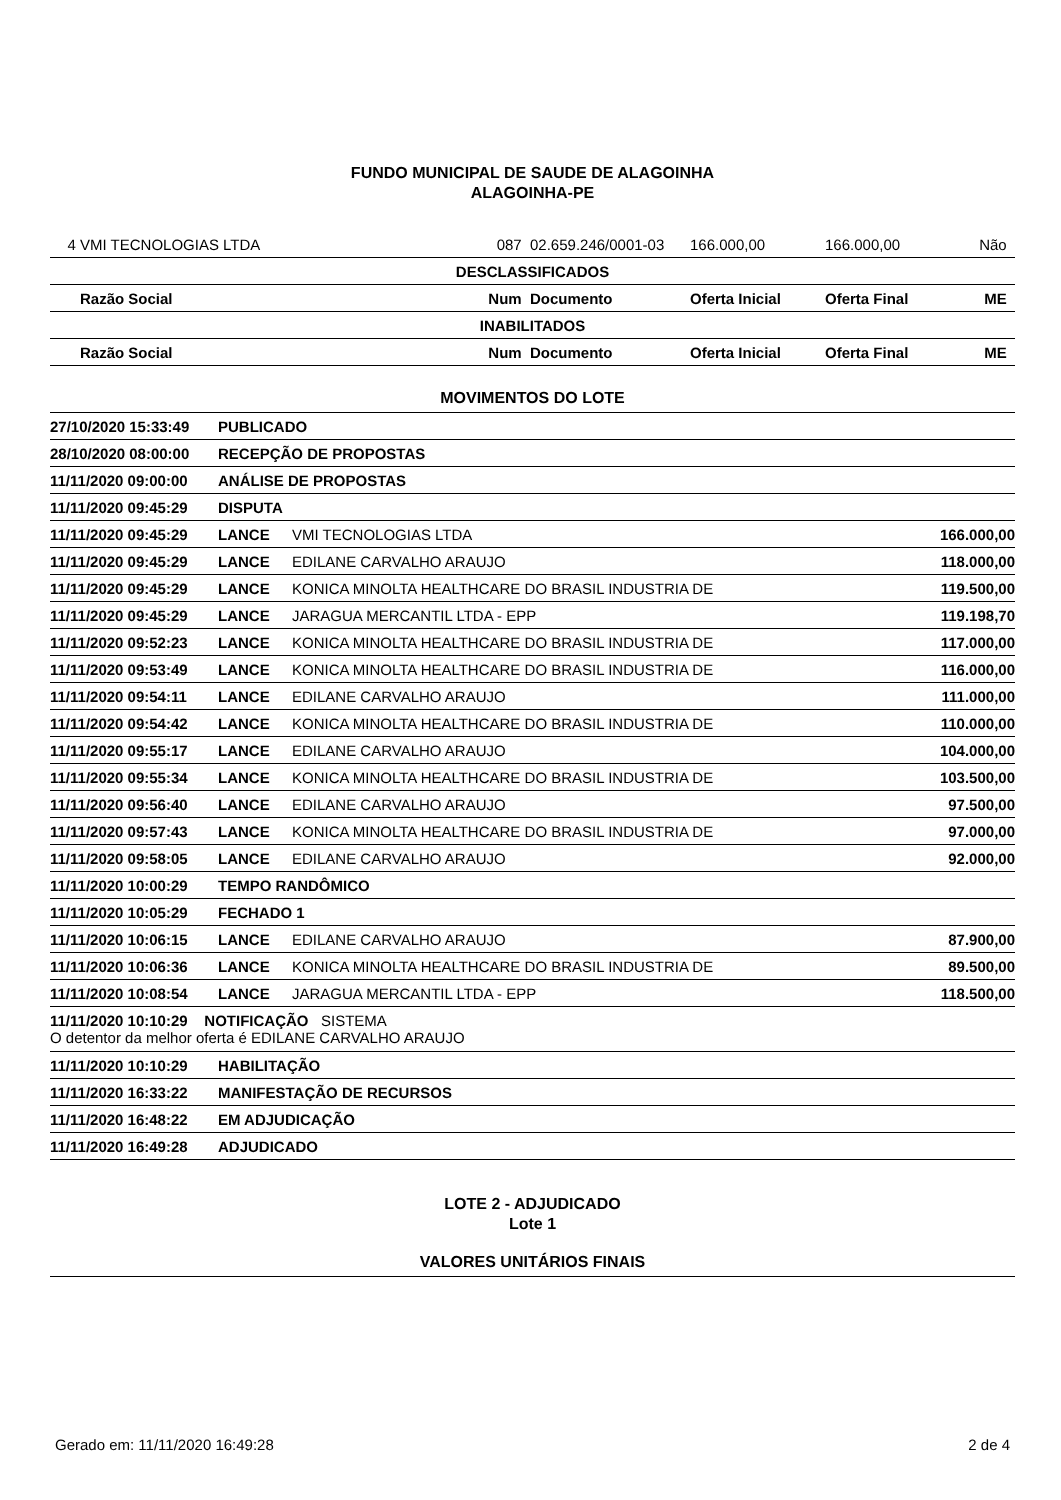FUNDO MUNICIPAL DE SAUDE DE ALAGOINHA
ALAGOINHA-PE
| 4 | VMI TECNOLOGIAS LTDA | 087 | 02.659.246/0001-03 | 166.000,00 | 166.000,00 | Não |
| DESCLASSIFICADOS | | | | | | |
| | Razão Social | Num | Documento | Oferta Inicial | Oferta Final | ME |
| INABILITADOS | | | | | | |
| | Razão Social | Num | Documento | Oferta Inicial | Oferta Final | ME |
MOVIMENTOS DO LOTE
| 27/10/2020 15:33:49 | PUBLICADO | | |
| 28/10/2020 08:00:00 | RECEPÇÃO DE PROPOSTAS | | |
| 11/11/2020 09:00:00 | ANÁLISE DE PROPOSTAS | | |
| 11/11/2020 09:45:29 | DISPUTA | | |
| 11/11/2020 09:45:29 | LANCE | VMI TECNOLOGIAS LTDA | 166.000,00 |
| 11/11/2020 09:45:29 | LANCE | EDILANE CARVALHO ARAUJO | 118.000,00 |
| 11/11/2020 09:45:29 | LANCE | KONICA MINOLTA HEALTHCARE DO BRASIL INDUSTRIA DE | 119.500,00 |
| 11/11/2020 09:45:29 | LANCE | JARAGUA MERCANTIL LTDA - EPP | 119.198,70 |
| 11/11/2020 09:52:23 | LANCE | KONICA MINOLTA HEALTHCARE DO BRASIL INDUSTRIA DE | 117.000,00 |
| 11/11/2020 09:53:49 | LANCE | KONICA MINOLTA HEALTHCARE DO BRASIL INDUSTRIA DE | 116.000,00 |
| 11/11/2020 09:54:11 | LANCE | EDILANE CARVALHO ARAUJO | 111.000,00 |
| 11/11/2020 09:54:42 | LANCE | KONICA MINOLTA HEALTHCARE DO BRASIL INDUSTRIA DE | 110.000,00 |
| 11/11/2020 09:55:17 | LANCE | EDILANE CARVALHO ARAUJO | 104.000,00 |
| 11/11/2020 09:55:34 | LANCE | KONICA MINOLTA HEALTHCARE DO BRASIL INDUSTRIA DE | 103.500,00 |
| 11/11/2020 09:56:40 | LANCE | EDILANE CARVALHO ARAUJO | 97.500,00 |
| 11/11/2020 09:57:43 | LANCE | KONICA MINOLTA HEALTHCARE DO BRASIL INDUSTRIA DE | 97.000,00 |
| 11/11/2020 09:58:05 | LANCE | EDILANE CARVALHO ARAUJO | 92.000,00 |
| 11/11/2020 10:00:29 | TEMPO RANDÔMICO | | |
| 11/11/2020 10:05:29 | FECHADO 1 | | |
| 11/11/2020 10:06:15 | LANCE | EDILANE CARVALHO ARAUJO | 87.900,00 |
| 11/11/2020 10:06:36 | LANCE | KONICA MINOLTA HEALTHCARE DO BRASIL INDUSTRIA DE | 89.500,00 |
| 11/11/2020 10:08:54 | LANCE | JARAGUA MERCANTIL LTDA - EPP | 118.500,00 |
| 11/11/2020 10:10:29 NOTIFICAÇÃO SISTEMA O detentor da melhor oferta é EDILANE CARVALHO ARAUJO | | | |
| 11/11/2020 10:10:29 | HABILITAÇÃO | | |
| 11/11/2020 16:33:22 | MANIFESTAÇÃO DE RECURSOS | | |
| 11/11/2020 16:48:22 | EM ADJUDICAÇÃO | | |
| 11/11/2020 16:49:28 | ADJUDICADO | | |
LOTE 2 - ADJUDICADO
Lote 1
VALORES UNITÁRIOS FINAIS
Gerado em: 11/11/2020 16:49:28 2 de 4